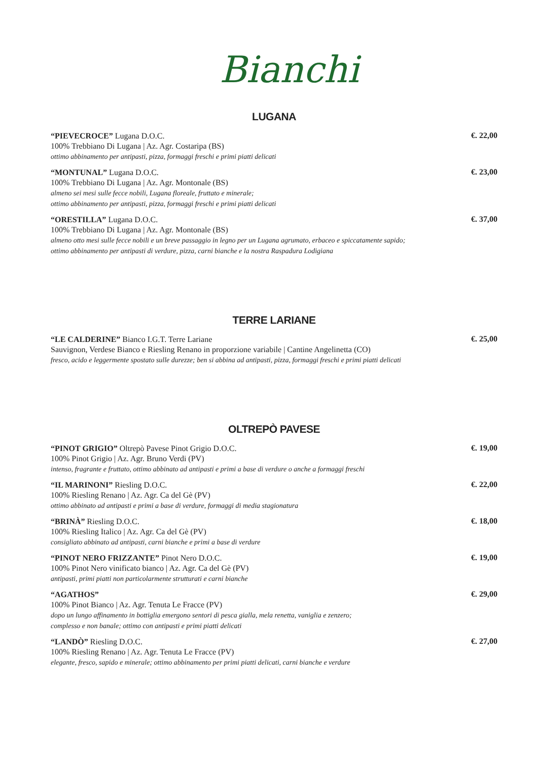Bianchi
LUGANA
“PIEVECROCE” Lugana D.O.C.
100% Trebbiano Di Lugana | Az. Agr. Costaripa (BS)
ottimo abbinamento per antipasti, pizza, formaggi freschi e primi piatti delicati
€. 22,00
“MONTUNAL” Lugana D.O.C.
100% Trebbiano Di Lugana | Az. Agr. Montonale (BS)
almeno sei mesi sulle fecce nobili, Lugana floreale, fruttato e minerale;
ottimo abbinamento per antipasti, pizza, formaggi freschi e primi piatti delicati
€. 23,00
“ORESTILLA” Lugana D.O.C.
100% Trebbiano Di Lugana | Az. Agr. Montonale (BS)
almeno otto mesi sulle fecce nobili e un breve passaggio in legno per un Lugana agrumato, erbaceo e spiccatamente sapido;
ottimo abbinamento per antipasti di verdure, pizza, carni bianche e la nostra Raspadura Lodigiana
€. 37,00
TERRE LARIANE
“LE CALDERINE” Bianco I.G.T. Terre Lariane
Sauvignon, Verdese Bianco e Riesling Renano in proporzione variabile | Cantine Angelinetta (CO)
fresco, acido e leggermente spostato sulle durezze; ben si abbina ad antipasti, pizza, formaggi freschi e primi piatti delicati
€. 25,00
OLTREPÒ PAVESE
“PINOT GRIGIO” Oltrepò Pavese Pinot Grigio D.O.C.
100% Pinot Grigio | Az. Agr. Bruno Verdi (PV)
intenso, fragrante e fruttato, ottimo abbinato ad antipasti e primi a base di verdure o anche a formaggi freschi
€. 19,00
“IL MARINONI” Riesling D.O.C.
100% Riesling Renano | Az. Agr. Ca del Gè (PV)
ottimo abbinato ad antipasti e primi a base di verdure, formaggi di media stagionatura
€. 22,00
“BRINÀ” Riesling D.O.C.
100% Riesling Italico | Az. Agr. Ca del Gè (PV)
consigliato abbinato ad antipasti, carni bianche e primi a base di verdure
€. 18,00
“PINOT NERO FRIZZANTE” Pinot Nero D.O.C.
100% Pinot Nero vinificato bianco | Az. Agr. Ca del Gè (PV)
antipasti, primi piatti non particolarmente strutturati e carni bianche
€. 19,00
“AGATHOS”
100% Pinot Bianco | Az. Agr. Tenuta Le Fracce (PV)
dopo un lungo affinamento in bottiglia emergono sentori di pesca gialla, mela renetta, vaniglia e zenzero;
complesso e non banale; ottimo con antipasti e primi piatti delicati
€. 29,00
“LANDÒ” Riesling D.O.C.
100% Riesling Renano | Az. Agr. Tenuta Le Fracce (PV)
elegante, fresco, sapido e minerale; ottimo abbinamento per primi piatti delicati, carni bianche e verdure
€. 27,00